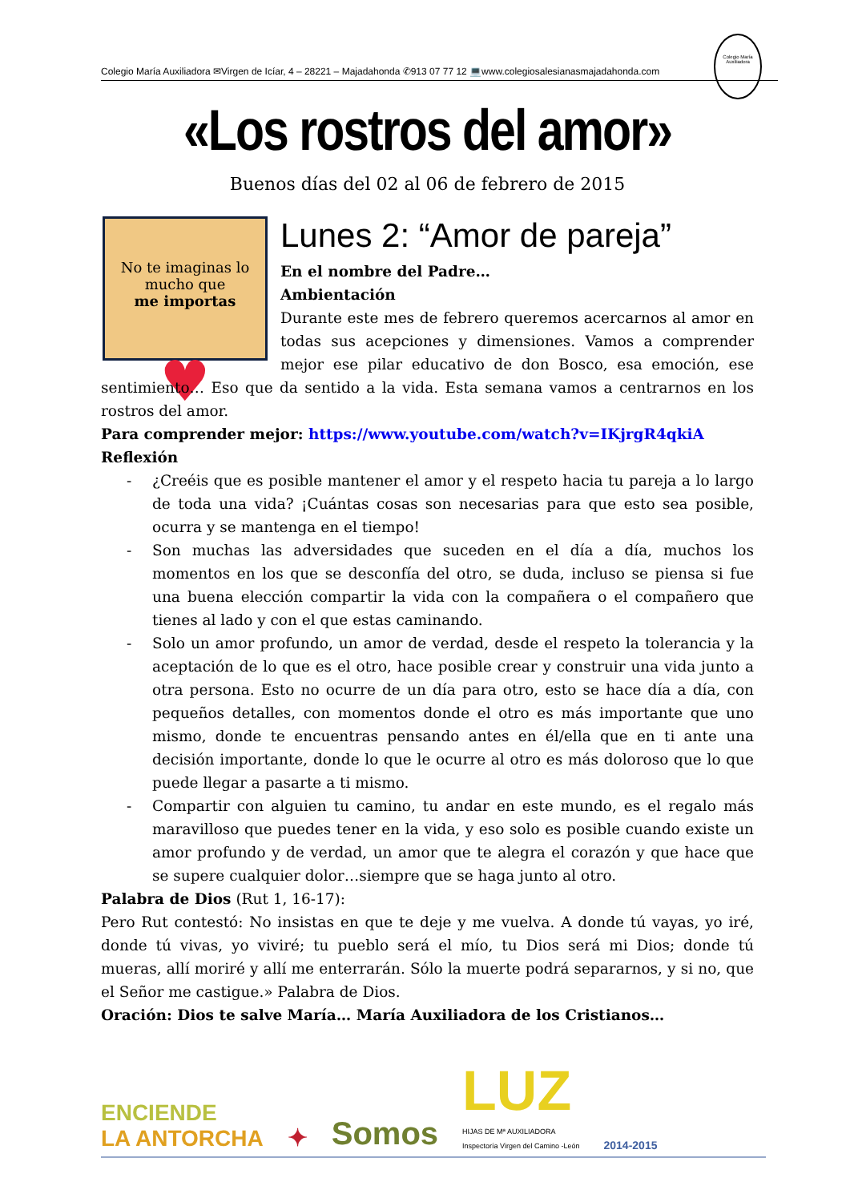Colegio María Auxiliadora ✉Virgen de Icíar, 4 – 28221 – Majadahonda ✆913 07 77 12 💻www.colegiosalesianasmajadahonda.com
Colegio María Auxiliadora
«Los rostros del amor»
Buenos días del 02 al 06 de febrero de 2015
No te imaginas lo mucho que
me importas
♥
Lunes 2: “Amor de pareja”
En el nombre del Padre…
Ambientación
Durante este mes de febrero queremos acercarnos al amor en todas sus acepciones y dimensiones. Vamos a comprender mejor ese pilar educativo de don Bosco, esa emoción, ese sentimiento… Eso que da sentido a la vida. Esta semana vamos a centrarnos en los rostros del amor.
Para comprender mejor: https://www.youtube.com/watch?v=IKjrgR4qkiA
Reflexión
- ¿Creéis que es posible mantener el amor y el respeto hacia tu pareja a lo largo de toda una vida? ¡Cuántas cosas son necesarias para que esto sea posible, ocurra y se mantenga en el tiempo!
- Son muchas las adversidades que suceden en el día a día, muchos los momentos en los que se desconfía del otro, se duda, incluso se piensa si fue una buena elección compartir la vida con la compañera o el compañero que tienes al lado y con el que estas caminando.
- Solo un amor profundo, un amor de verdad, desde el respeto la tolerancia y la aceptación de lo que es el otro, hace posible crear y construir una vida junto a otra persona. Esto no ocurre de un día para otro, esto se hace día a día, con pequeños detalles, con momentos donde el otro es más importante que uno mismo, donde te encuentras pensando antes en él/ella que en ti ante una decisión importante, donde lo que le ocurre al otro es más doloroso que lo que puede llegar a pasarte a ti mismo.
- Compartir con alguien tu camino, tu andar en este mundo, es el regalo más maravilloso que puedes tener en la vida, y eso solo es posible cuando existe un amor profundo y de verdad, un amor que te alegra el corazón y que hace que se supere cualquier dolor…siempre que se haga junto al otro.
Palabra de Dios (Rut 1, 16-17):
Pero Rut contestó: No insistas en que te deje y me vuelva. A donde tú vayas, yo iré, donde tú vivas, yo viviré; tu pueblo será el mío, tu Dios será mi Dios; donde tú mueras, allí moriré y allí me enterrarán. Sólo la muerte podrá separarnos, y si no, que el Señor me castigue.» Palabra de Dios.
Oración: Dios te salve María… María Auxiliadora de los Cristianos…
ENCIENDE
LA ANTORCHA
✦
Somos
LUZ
HIJAS DE Mª AUXILIADORA
Inspectoría Virgen del Camino -León
2014-2015